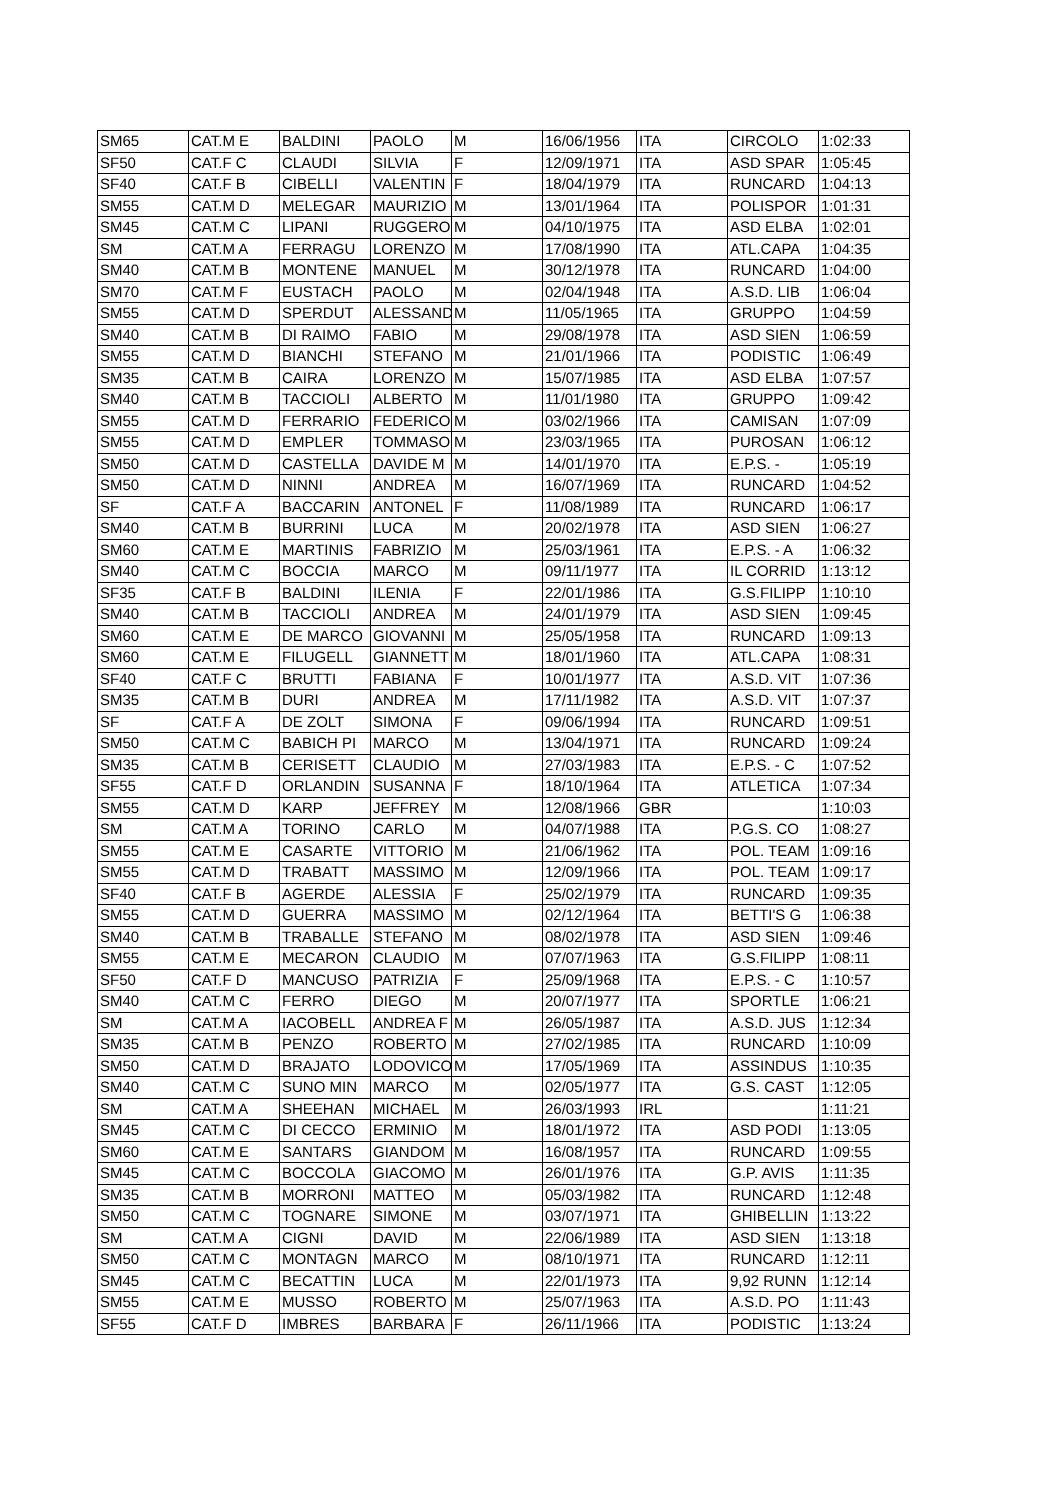| SM65 | CAT.M E | BALDINI | PAOLO | M | 16/06/1956 | ITA | CIRCOLO | 1:02:33 |
| SF50 | CAT.F C | CLAUDI | SILVIA | F | 12/09/1971 | ITA | ASD SPAR | 1:05:45 |
| SF40 | CAT.F B | CIBELLI | VALENTIN | F | 18/04/1979 | ITA | RUNCARD | 1:04:13 |
| SM55 | CAT.M D | MELEGAR | MAURIZIO | M | 13/01/1964 | ITA | POLISPOR | 1:01:31 |
| SM45 | CAT.M C | LIPANI | RUGGERO | M | 04/10/1975 | ITA | ASD ELBA | 1:02:01 |
| SM | CAT.M A | FERRAGU | LORENZO | M | 17/08/1990 | ITA | ATL.CAPA | 1:04:35 |
| SM40 | CAT.M B | MONTENE | MANUEL | M | 30/12/1978 | ITA | RUNCARD | 1:04:00 |
| SM70 | CAT.M F | EUSTACH | PAOLO | M | 02/04/1948 | ITA | A.S.D. LIB | 1:06:04 |
| SM55 | CAT.M D | SPERDUT | ALESSAND | M | 11/05/1965 | ITA | GRUPPO | 1:04:59 |
| SM40 | CAT.M B | DI RAIMO | FABIO | M | 29/08/1978 | ITA | ASD SIEN | 1:06:59 |
| SM55 | CAT.M D | BIANCHI | STEFANO | M | 21/01/1966 | ITA | PODISTIC | 1:06:49 |
| SM35 | CAT.M B | CAIRA | LORENZO | M | 15/07/1985 | ITA | ASD ELBA | 1:07:57 |
| SM40 | CAT.M B | TACCIOLI | ALBERTO | M | 11/01/1980 | ITA | GRUPPO | 1:09:42 |
| SM55 | CAT.M D | FERRARIO | FEDERICO | M | 03/02/1966 | ITA | CAMISAN | 1:07:09 |
| SM55 | CAT.M D | EMPLER | TOMMASO | M | 23/03/1965 | ITA | PUROSAN | 1:06:12 |
| SM50 | CAT.M D | CASTELLA | DAVIDE M | M | 14/01/1970 | ITA | E.P.S. - | 1:05:19 |
| SM50 | CAT.M D | NINNI | ANDREA | M | 16/07/1969 | ITA | RUNCARD | 1:04:52 |
| SF | CAT.F A | BACCARIN | ANTONEL | F | 11/08/1989 | ITA | RUNCARD | 1:06:17 |
| SM40 | CAT.M B | BURRINI | LUCA | M | 20/02/1978 | ITA | ASD SIEN | 1:06:27 |
| SM60 | CAT.M E | MARTINIS | FABRIZIO | M | 25/03/1961 | ITA | E.P.S. - A | 1:06:32 |
| SM40 | CAT.M C | BOCCIA | MARCO | M | 09/11/1977 | ITA | IL CORRID | 1:13:12 |
| SF35 | CAT.F B | BALDINI | ILENIA | F | 22/01/1986 | ITA | G.S.FILIPP | 1:10:10 |
| SM40 | CAT.M B | TACCIOLI | ANDREA | M | 24/01/1979 | ITA | ASD SIEN | 1:09:45 |
| SM60 | CAT.M E | DE MARCO | GIOVANNI | M | 25/05/1958 | ITA | RUNCARD | 1:09:13 |
| SM60 | CAT.M E | FILUGELL | GIANNETT | M | 18/01/1960 | ITA | ATL.CAPA | 1:08:31 |
| SF40 | CAT.F C | BRUTTI | FABIANA | F | 10/01/1977 | ITA | A.S.D. VIT | 1:07:36 |
| SM35 | CAT.M B | DURI | ANDREA | M | 17/11/1982 | ITA | A.S.D. VIT | 1:07:37 |
| SF | CAT.F A | DE ZOLT | SIMONA | F | 09/06/1994 | ITA | RUNCARD | 1:09:51 |
| SM50 | CAT.M C | BABICH PI | MARCO | M | 13/04/1971 | ITA | RUNCARD | 1:09:24 |
| SM35 | CAT.M B | CERISETT | CLAUDIO | M | 27/03/1983 | ITA | E.P.S. - C | 1:07:52 |
| SF55 | CAT.F D | ORLANDIN | SUSANNA | F | 18/10/1964 | ITA | ATLETICA | 1:07:34 |
| SM55 | CAT.M D | KARP | JEFFREY | M | 12/08/1966 | GBR | | 1:10:03 |
| SM | CAT.M A | TORINO | CARLO | M | 04/07/1988 | ITA | P.G.S. CO | 1:08:27 |
| SM55 | CAT.M E | CASARTE | VITTORIO | M | 21/06/1962 | ITA | POL. TEAM | 1:09:16 |
| SM55 | CAT.M D | TRABATT | MASSIMO | M | 12/09/1966 | ITA | POL. TEAM | 1:09:17 |
| SF40 | CAT.F B | AGERDE | ALESSIA | F | 25/02/1979 | ITA | RUNCARD | 1:09:35 |
| SM55 | CAT.M D | GUERRA | MASSIMO | M | 02/12/1964 | ITA | BETTI'S G | 1:06:38 |
| SM40 | CAT.M B | TRABALLE | STEFANO | M | 08/02/1978 | ITA | ASD SIEN | 1:09:46 |
| SM55 | CAT.M E | MECARON | CLAUDIO | M | 07/07/1963 | ITA | G.S.FILIPP | 1:08:11 |
| SF50 | CAT.F D | MANCUSO | PATRIZIA | F | 25/09/1968 | ITA | E.P.S. - C | 1:10:57 |
| SM40 | CAT.M C | FERRO | DIEGO | M | 20/07/1977 | ITA | SPORTLE | 1:06:21 |
| SM | CAT.M A | IACOBELL | ANDREA F | M | 26/05/1987 | ITA | A.S.D. JUS | 1:12:34 |
| SM35 | CAT.M B | PENZO | ROBERTO | M | 27/02/1985 | ITA | RUNCARD | 1:10:09 |
| SM50 | CAT.M D | BRAJATO | LODOVICO | M | 17/05/1969 | ITA | ASSINDUS | 1:10:35 |
| SM40 | CAT.M C | SUNO MIN | MARCO | M | 02/05/1977 | ITA | G.S. CAST | 1:12:05 |
| SM | CAT.M A | SHEEHAN | MICHAEL | M | 26/03/1993 | IRL | | 1:11:21 |
| SM45 | CAT.M C | DI CECCO | ERMINIO | M | 18/01/1972 | ITA | ASD PODI | 1:13:05 |
| SM60 | CAT.M E | SANTARS | GIANDOM | M | 16/08/1957 | ITA | RUNCARD | 1:09:55 |
| SM45 | CAT.M C | BOCCOLA | GIACOMO | M | 26/01/1976 | ITA | G.P. AVIS | 1:11:35 |
| SM35 | CAT.M B | MORRONI | MATTEO | M | 05/03/1982 | ITA | RUNCARD | 1:12:48 |
| SM50 | CAT.M C | TOGNARE | SIMONE | M | 03/07/1971 | ITA | GHIBELLIN | 1:13:22 |
| SM | CAT.M A | CIGNI | DAVID | M | 22/06/1989 | ITA | ASD SIEN | 1:13:18 |
| SM50 | CAT.M C | MONTAGN | MARCO | M | 08/10/1971 | ITA | RUNCARD | 1:12:11 |
| SM45 | CAT.M C | BECATTIN | LUCA | M | 22/01/1973 | ITA | 9,92 RUNN | 1:12:14 |
| SM55 | CAT.M E | MUSSO | ROBERTO | M | 25/07/1963 | ITA | A.S.D. PO | 1:11:43 |
| SF55 | CAT.F D | IMBRES | BARBARA | F | 26/11/1966 | ITA | PODISTIC | 1:13:24 |